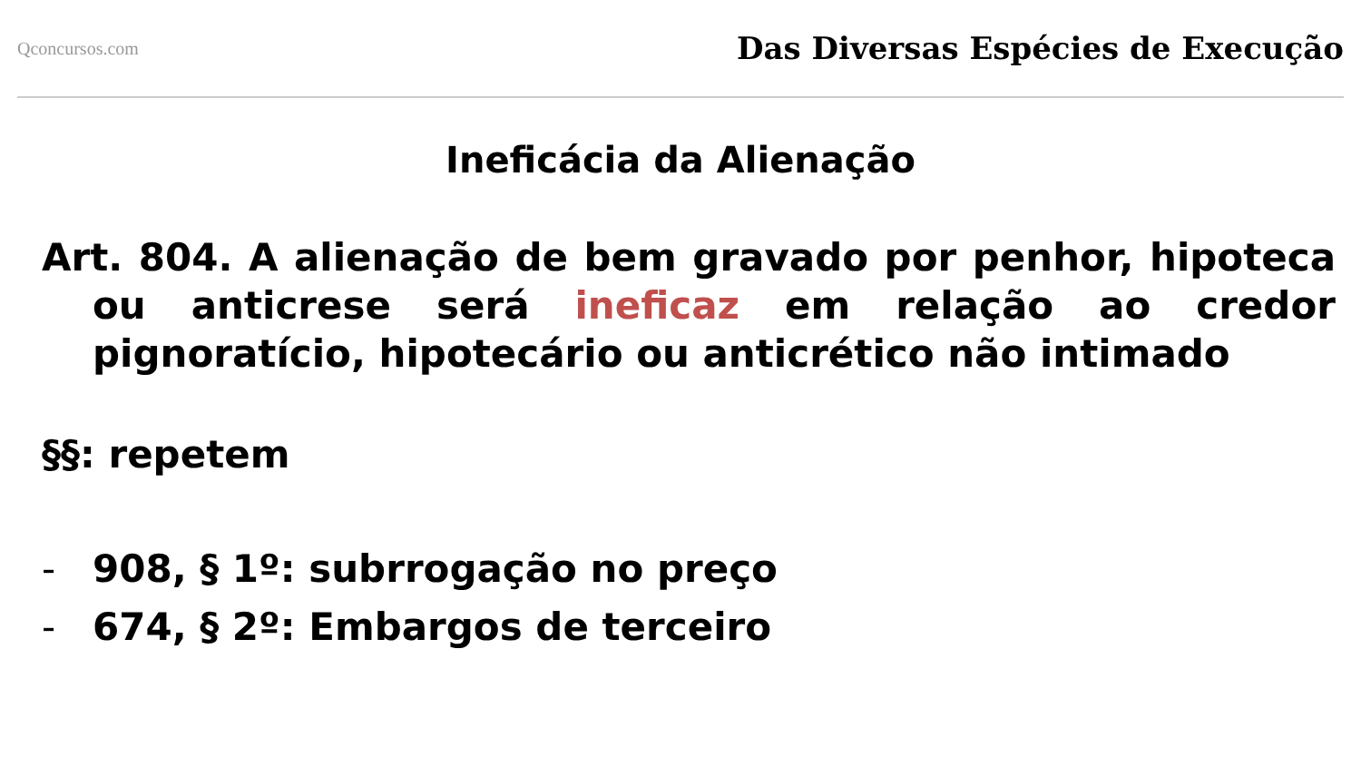Qconcursos.com
Das Diversas Espécies de Execução
Ineficácia da Alienação
Art. 804. A alienação de bem gravado por penhor, hipoteca ou anticrese será ineficaz em relação ao credor pignoratício, hipotecário ou anticrético não intimado
§§: repetem
- 908, § 1º: subrrogação no preço
- 674, § 2º: Embargos de terceiro